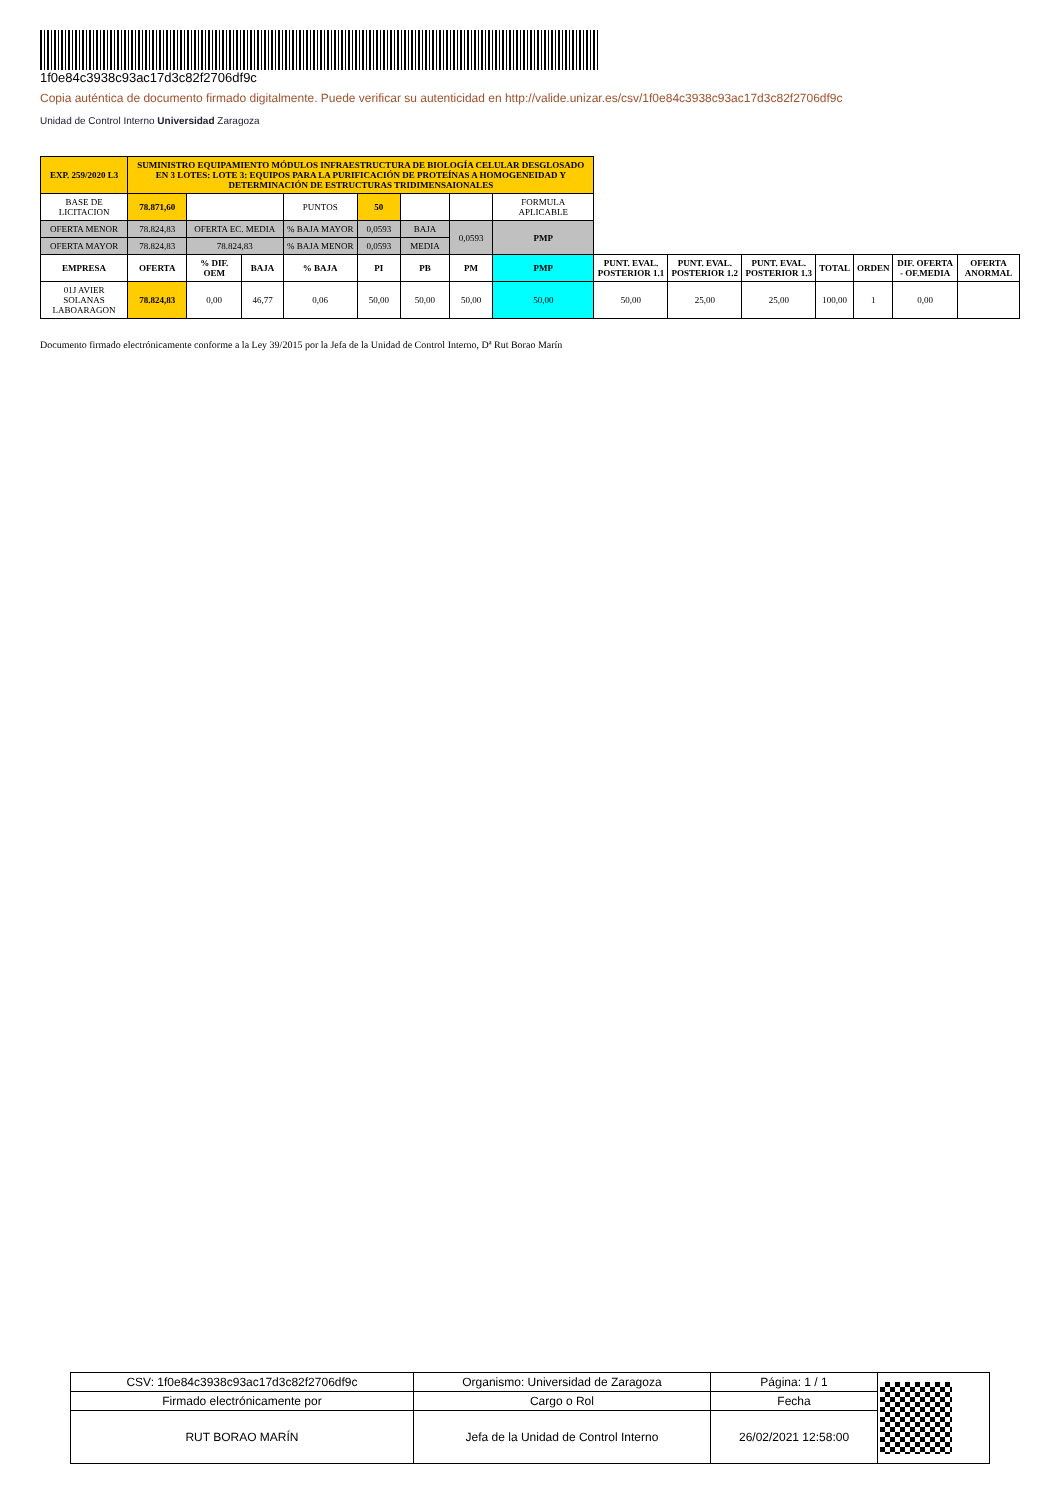1f0e84c3938c93ac17d3c82f2706df9c
Copia auténtica de documento firmado digitalmente. Puede verificar su autenticidad en http://valide.unizar.es/csv/1f0e84c3938c93ac17d3c82f2706df9c
Unidad de Control Interno Universidad Zaragoza
| EXP. 259/2020 L3 | SUMINISTRO EQUIPAMIENTO MÓDULOS INFRAESTRUCTURA DE BIOLOGÍA CELULAR DESGLOSADO EN 3 LOTES: LOTE 3: EQUIPOS PARA LA PURIFICACIÓN DE PROTEÍNAS A HOMOGENEIDAD Y DETERMINACIÓN DE ESTRUCTURAS TRIDIMENSAIONALES | | | | | | | | | | | | | | |
| BASE DE LICITACION | 78.871,60 | | | PUNTOS | 50 | | | FORMULA APLICABLE | | | | | | | |
| OFERTA MENOR | 78.824,83 | OFERTA EC. MEDIA | | % BAJA MAYOR | 0,0593 | BAJA | 0,0593 | PMP | | | | | | | |
| OFERTA MAYOR | 78.824,83 | 78.824,83 | | % BAJA MENOR | 0,0593 | MEDIA | | | | | | | | | |
| EMPRESA | OFERTA | % DIF. OEM | BAJA | % BAJA | PI | PB | PM | PMP | PUNT. EVAL. POSTERIOR 1.1 | PUNT. EVAL. POSTERIOR 1.2 | PUNT. EVAL. POSTERIOR 1.3 | TOTAL | ORDEN | DIF. OFERTA - OF.MEDIA | OFERTA ANORMAL |
| 01J AVIER SOLANAS LABOARAGON | 78.824,83 | 0,00 | 46,77 | 0,06 | 50,00 | 50,00 | 50,00 | 50,00 | 50,00 | 25,00 | 25,00 | 100,00 | 1 | 0,00 | |
Documento firmado electrónicamente conforme a la Ley 39/2015 por la Jefa de la Unidad de Control Interno, Dª Rut Borao Marín
| CSV: 1f0e84c3938c93ac17d3c82f2706df9c | Organismo: Universidad de Zaragoza | Página: 1 / 1 | |
| Firmado electrónicamente por | Cargo o Rol | Fecha | |
| RUT BORAO MARÍN | Jefa de la Unidad de Control Interno | 26/02/2021 12:58:00 | |